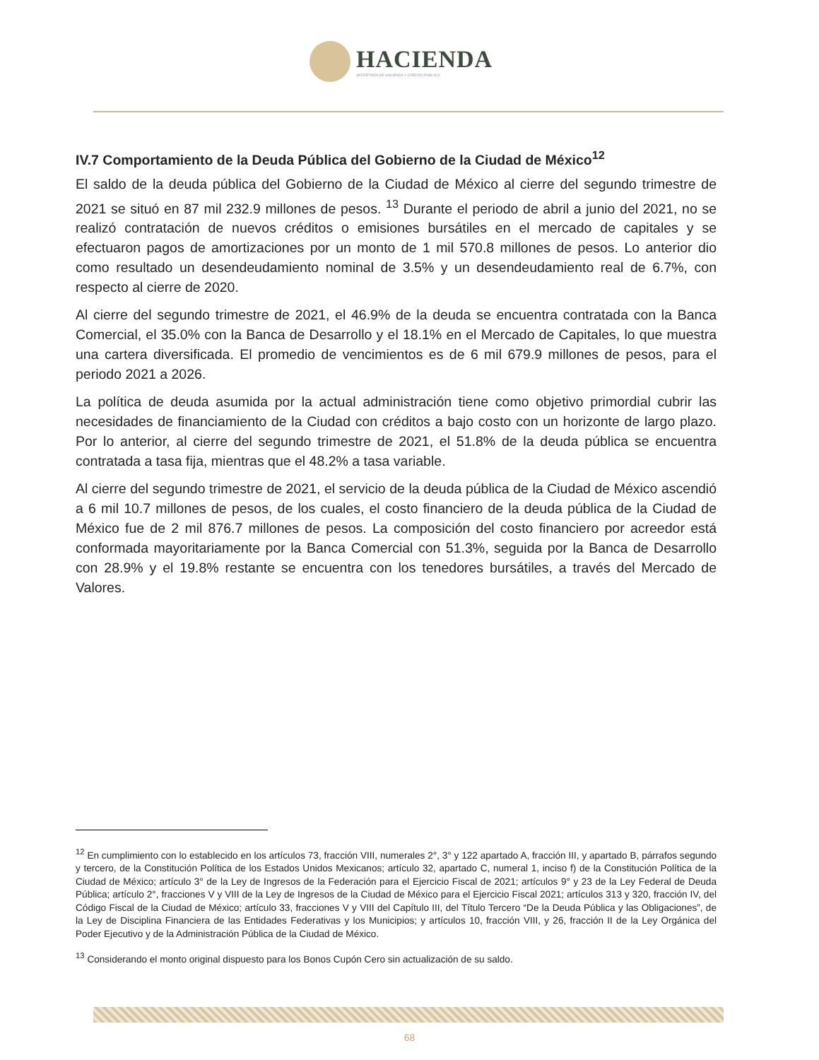HACIENDA
SECRETARÍA DE HACIENDA Y CRÉDITO PÚBLICO
IV.7 Comportamiento de la Deuda Pública del Gobierno de la Ciudad de México<sup>12</sup>
El saldo de la deuda pública del Gobierno de la Ciudad de México al cierre del segundo trimestre de 2021 se situó en 87 mil 232.9 millones de pesos. <sup>13</sup> Durante el periodo de abril a junio del 2021, no se realizó contratación de nuevos créditos o emisiones bursátiles en el mercado de capitales y se efectuaron pagos de amortizaciones por un monto de 1 mil 570.8 millones de pesos. Lo anterior dio como resultado un desendeudamiento nominal de 3.5% y un desendeudamiento real de 6.7%, con respecto al cierre de 2020.
Al cierre del segundo trimestre de 2021, el 46.9% de la deuda se encuentra contratada con la Banca Comercial, el 35.0% con la Banca de Desarrollo y el 18.1% en el Mercado de Capitales, lo que muestra una cartera diversificada. El promedio de vencimientos es de 6 mil 679.9 millones de pesos, para el periodo 2021 a 2026.
La política de deuda asumida por la actual administración tiene como objetivo primordial cubrir las necesidades de financiamiento de la Ciudad con créditos a bajo costo con un horizonte de largo plazo. Por lo anterior, al cierre del segundo trimestre de 2021, el 51.8% de la deuda pública se encuentra contratada a tasa fija, mientras que el 48.2% a tasa variable.
Al cierre del segundo trimestre de 2021, el servicio de la deuda pública de la Ciudad de México ascendió a 6 mil 10.7 millones de pesos, de los cuales, el costo financiero de la deuda pública de la Ciudad de México fue de 2 mil 876.7 millones de pesos. La composición del costo financiero por acreedor está conformada mayoritariamente por la Banca Comercial con 51.3%, seguida por la Banca de Desarrollo con 28.9% y el 19.8% restante se encuentra con los tenedores bursátiles, a través del Mercado de Valores.
<sup>12</sup> En cumplimiento con lo establecido en los artículos 73, fracción VIII, numerales 2°, 3° y 122 apartado A, fracción III, y apartado B, párrafos segundo y tercero, de la Constitución Política de los Estados Unidos Mexicanos; artículo 32, apartado C, numeral 1, inciso f) de la Constitución Política de la Ciudad de México; artículo 3° de la Ley de Ingresos de la Federación para el Ejercicio Fiscal de 2021; artículos 9° y 23 de la Ley Federal de Deuda Pública; artículo 2°, fracciones V y VIII de la Ley de Ingresos de la Ciudad de México para el Ejercicio Fiscal 2021; artículos 313 y 320, fracción IV, del Código Fiscal de la Ciudad de México; artículo 33, fracciones V y VIII del Capítulo III, del Título Tercero “De la Deuda Pública y las Obligaciones”, de la Ley de Disciplina Financiera de las Entidades Federativas y los Municipios; y artículos 10, fracción VIII, y 26, fracción II de la Ley Orgánica del Poder Ejecutivo y de la Administración Pública de la Ciudad de México.
<sup>13</sup> Considerando el monto original dispuesto para los Bonos Cupón Cero sin actualización de su saldo.
68